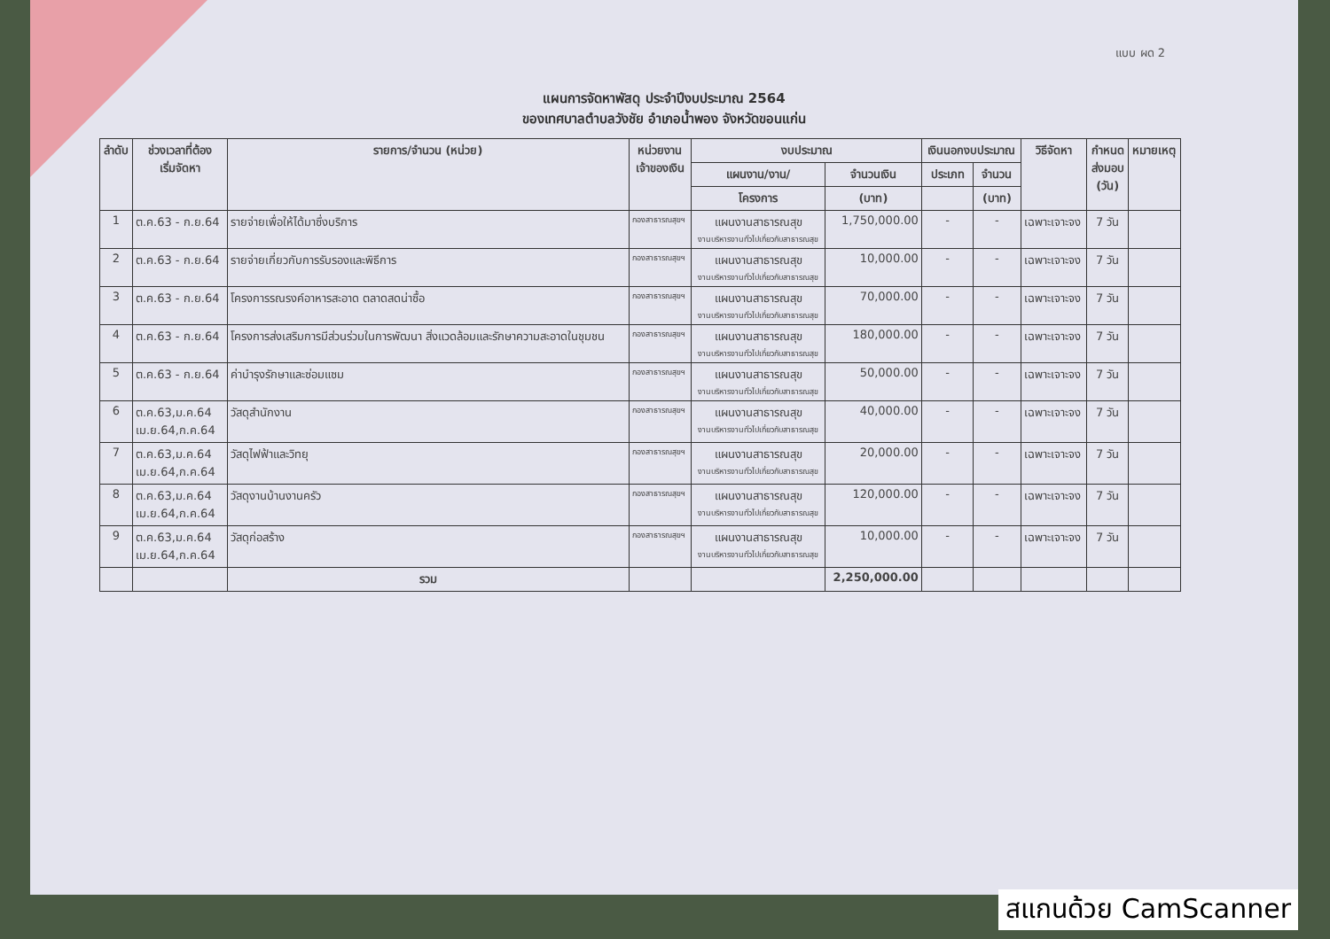แบบ ผด 2
แผนการจัดหาพัสดุ ประจำปีงบประมาณ 2564
ของเทศบาลตำบลวังชัย อำเภอน้ำพอง จังหวัดขอนแก่น
| ลำดับ | ช่วงเวลาที่ต้อง เริ่มจัดหา | รายการ/จำนวน (หน่วย) | หน่วยงาน เจ้าของเงิน | งบประมาณ | | เงินนอกงบประมาณ | | วิธีจัดหา | กำหนด ส่งมอบ (วัน) | หมายเหตุ |
| --- | --- | --- | --- | --- | --- | --- | --- | --- | --- | --- |
| | | | | แผนงาน/งาน/ | จำนวนเงิน | ประเภท | จำนวน | | | |
| | | | | โครงการ | (บาท) | | (บาท) | | | |
| 1 | ต.ค.63 - ก.ย.64 | รายจ่ายเพื่อให้ได้มาซึ่งบริการ | กองสาธารณสุขฯ | แผนงานสาธารณสุข งานบริหารงานทั่วไปเกี่ยวกับสาธารณสุข | 1,750,000.00 | - | - | เฉพาะเจาะจง | 7 วัน | |
| 2 | ต.ค.63 - ก.ย.64 | รายจ่ายเกี่ยวกับการรับรองและพิธีการ | กองสาธารณสุขฯ | แผนงานสาธารณสุข งานบริหารงานทั่วไปเกี่ยวกับสาธารณสุข | 10,000.00 | - | - | เฉพาะเจาะจง | 7 วัน | |
| 3 | ต.ค.63 - ก.ย.64 | โครงการรณรงค์อาหารสะอาด ตลาดสดน่าซื้อ | กองสาธารณสุขฯ | แผนงานสาธารณสุข งานบริหารงานทั่วไปเกี่ยวกับสาธารณสุข | 70,000.00 | - | - | เฉพาะเจาะจง | 7 วัน | |
| 4 | ต.ค.63 - ก.ย.64 | โครงการส่งเสริมการมีส่วนร่วมในการพัฒนา สิ่งแวดล้อมและรักษาความสะอาดในชุมชน | กองสาธารณสุขฯ | แผนงานสาธารณสุข งานบริหารงานทั่วไปเกี่ยวกับสาธารณสุข | 180,000.00 | - | - | เฉพาะเจาะจง | 7 วัน | |
| 5 | ต.ค.63 - ก.ย.64 | ค่าบำรุงรักษาและซ่อมแซม | กองสาธารณสุขฯ | แผนงานสาธารณสุข งานบริหารงานทั่วไปเกี่ยวกับสาธารณสุข | 50,000.00 | - | - | เฉพาะเจาะจง | 7 วัน | |
| 6 | ต.ค.63,ม.ค.64 เม.ย.64,ก.ค.64 | วัสดุสำนักงาน | กองสาธารณสุขฯ | แผนงานสาธารณสุข งานบริหารงานทั่วไปเกี่ยวกับสาธารณสุข | 40,000.00 | - | - | เฉพาะเจาะจง | 7 วัน | |
| 7 | ต.ค.63,ม.ค.64 เม.ย.64,ก.ค.64 | วัสดุไฟฟ้าและวิทยุ | กองสาธารณสุขฯ | แผนงานสาธารณสุข งานบริหารงานทั่วไปเกี่ยวกับสาธารณสุข | 20,000.00 | - | - | เฉพาะเจาะจง | 7 วัน | |
| 8 | ต.ค.63,ม.ค.64 เม.ย.64,ก.ค.64 | วัสดุงานบ้านงานครัว | กองสาธารณสุขฯ | แผนงานสาธารณสุข งานบริหารงานทั่วไปเกี่ยวกับสาธารณสุข | 120,000.00 | - | - | เฉพาะเจาะจง | 7 วัน | |
| 9 | ต.ค.63,ม.ค.64 เม.ย.64,ก.ค.64 | วัสดุก่อสร้าง | กองสาธารณสุขฯ | แผนงานสาธารณสุข งานบริหารงานทั่วไปเกี่ยวกับสาธารณสุข | 10,000.00 | - | - | เฉพาะเจาะจง | 7 วัน | |
| | | รวม | | | 2,250,000.00 | | | | | |
สแกนด้วย CamScanner